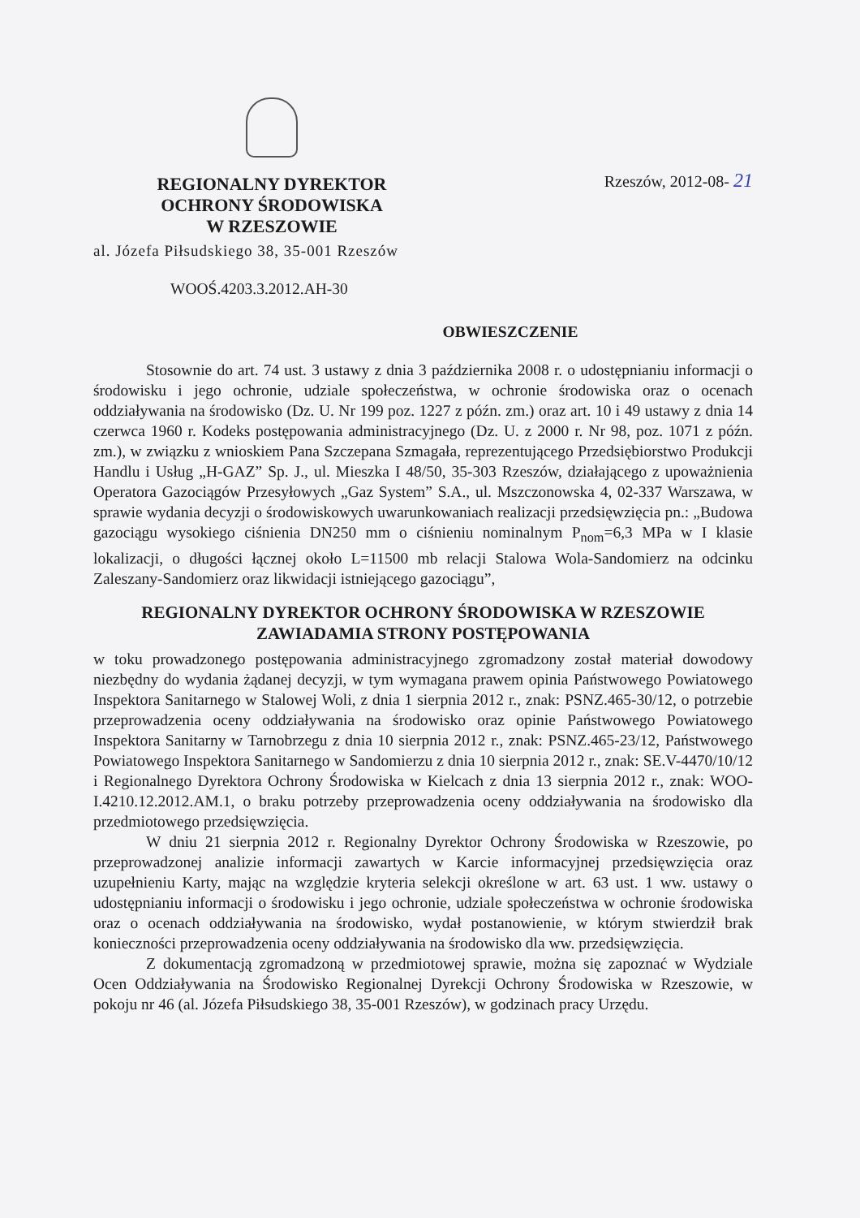REGIONALNY DYREKTOR
OCHRONY ŚRODOWISKA
W RZESZOWIE
Rzeszów, 2012-08- 21
al. Józefa Piłsudskiego 38, 35-001 Rzeszów
WOOŚ.4203.3.2012.AH-30
OBWIESZCZENIE
Stosownie do art. 74 ust. 3 ustawy z dnia 3 października 2008 r. o udostępnianiu informacji o środowisku i jego ochronie, udziale społeczeństwa, w ochronie środowiska oraz o ocenach oddziaływania na środowisko (Dz. U. Nr 199 poz. 1227 z późn. zm.) oraz art. 10 i 49 ustawy z dnia 14 czerwca 1960 r. Kodeks postępowania administracyjnego (Dz. U. z 2000 r. Nr 98, poz. 1071 z późn. zm.), w związku z wnioskiem Pana Szczepana Szmagała, reprezentującego Przedsiębiorstwo Produkcji Handlu i Usług „H-GAZ” Sp. J., ul. Mieszka I 48/50, 35-303 Rzeszów, działającego z upoważnienia Operatora Gazociągów Przesyłowych „Gaz System” S.A., ul. Mszczonowska 4, 02-337 Warszawa, w sprawie wydania decyzji o środowiskowych uwarunkowaniach realizacji przedsięwzięcia pn.: „Budowa gazociągu wysokiego ciśnienia DN250 mm o ciśnieniu nominalnym P<sub>nom</sub>=6,3 MPa w I klasie lokalizacji, o długości łącznej około L=11500 mb relacji Stalowa Wola-Sandomierz na odcinku Zaleszany-Sandomierz oraz likwidacji istniejącego gazociągu”,
REGIONALNY DYREKTOR OCHRONY ŚRODOWISKA W RZESZOWIE
ZAWIADAMIA STRONY POSTĘPOWANIA
w toku prowadzonego postępowania administracyjnego zgromadzony został materiał dowodowy niezbędny do wydania żądanej decyzji, w tym wymagana prawem opinia Państwowego Powiatowego Inspektora Sanitarnego w Stalowej Woli, z dnia 1 sierpnia 2012 r., znak: PSNZ.465-30/12, o potrzebie przeprowadzenia oceny oddziaływania na środowisko oraz opinie Państwowego Powiatowego Inspektora Sanitarny w Tarnobrzegu z dnia 10 sierpnia 2012 r., znak: PSNZ.465-23/12, Państwowego Powiatowego Inspektora Sanitarnego w Sandomierzu z dnia 10 sierpnia 2012 r., znak: SE.V-4470/10/12 i Regionalnego Dyrektora Ochrony Środowiska w Kielcach z dnia 13 sierpnia 2012 r., znak: WOO-I.4210.12.2012.AM.1, o braku potrzeby przeprowadzenia oceny oddziaływania na środowisko dla przedmiotowego przedsięwzięcia.
W dniu 21 sierpnia 2012 r. Regionalny Dyrektor Ochrony Środowiska w Rzeszowie, po przeprowadzonej analizie informacji zawartych w Karcie informacyjnej przedsięwzięcia oraz uzupełnieniu Karty, mając na względzie kryteria selekcji określone w art. 63 ust. 1 ww. ustawy o udostępnianiu informacji o środowisku i jego ochronie, udziale społeczeństwa w ochronie środowiska oraz o ocenach oddziaływania na środowisko, wydał postanowienie, w którym stwierdził brak konieczności przeprowadzenia oceny oddziaływania na środowisko dla ww. przedsięwzięcia.
Z dokumentacją zgromadzoną w przedmiotowej sprawie, można się zapoznać w Wydziale Ocen Oddziaływania na Środowisko Regionalnej Dyrekcji Ochrony Środowiska w Rzeszowie, w pokoju nr 46 (al. Józefa Piłsudskiego 38, 35-001 Rzeszów), w godzinach pracy Urzędu.